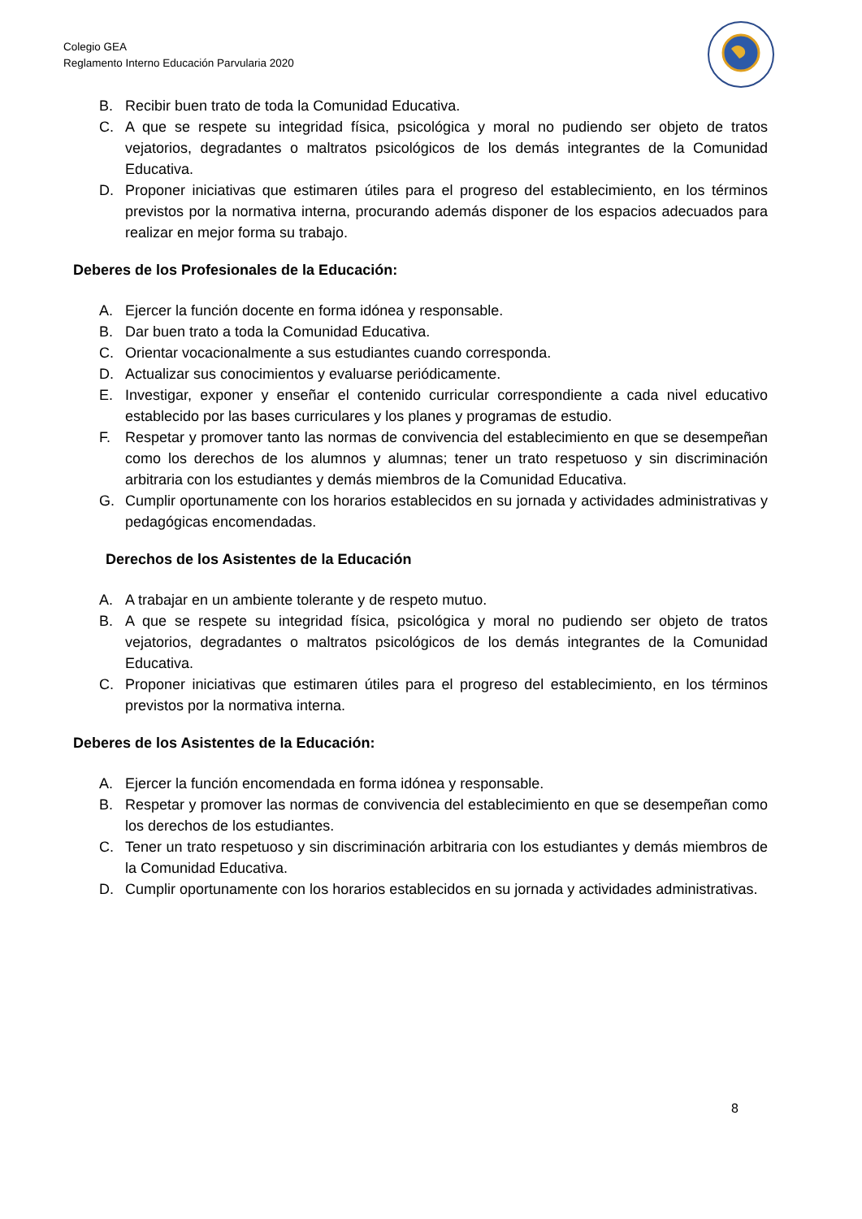Colegio GEA
Reglamento Interno Educación Parvularia 2020
B. Recibir buen trato de toda la Comunidad Educativa.
C. A que se respete su integridad física, psicológica y moral no pudiendo ser objeto de tratos vejatorios, degradantes o maltratos psicológicos de los demás integrantes de la Comunidad Educativa.
D. Proponer iniciativas que estimaren útiles para el progreso del establecimiento, en los términos previstos por la normativa interna, procurando además disponer de los espacios adecuados para realizar en mejor forma su trabajo.
Deberes de los Profesionales de la Educación:
A. Ejercer la función docente en forma idónea y responsable.
B. Dar buen trato a toda la Comunidad Educativa.
C. Orientar vocacionalmente a sus estudiantes cuando corresponda.
D. Actualizar sus conocimientos y evaluarse periódicamente.
E. Investigar, exponer y enseñar el contenido curricular correspondiente a cada nivel educativo establecido por las bases curriculares y los planes y programas de estudio.
F. Respetar y promover tanto las normas de convivencia del establecimiento en que se desempeñan como los derechos de los alumnos y alumnas; tener un trato respetuoso y sin discriminación arbitraria con los estudiantes y demás miembros de la Comunidad Educativa.
G. Cumplir oportunamente con los horarios establecidos en su jornada y actividades administrativas y pedagógicas encomendadas.
Derechos de los Asistentes de la Educación
A. A trabajar en un ambiente tolerante y de respeto mutuo.
B. A que se respete su integridad física, psicológica y moral no pudiendo ser objeto de tratos vejatorios, degradantes o maltratos psicológicos de los demás integrantes de la Comunidad Educativa.
C. Proponer iniciativas que estimaren útiles para el progreso del establecimiento, en los términos previstos por la normativa interna.
Deberes de los Asistentes de la Educación:
A. Ejercer la función encomendada en forma idónea y responsable.
B. Respetar y promover las normas de convivencia del establecimiento en que se desempeñan como los derechos de los estudiantes.
C. Tener un trato respetuoso y sin discriminación arbitraria con los estudiantes y demás miembros de la Comunidad Educativa.
D. Cumplir oportunamente con los horarios establecidos en su jornada y actividades administrativas.
8